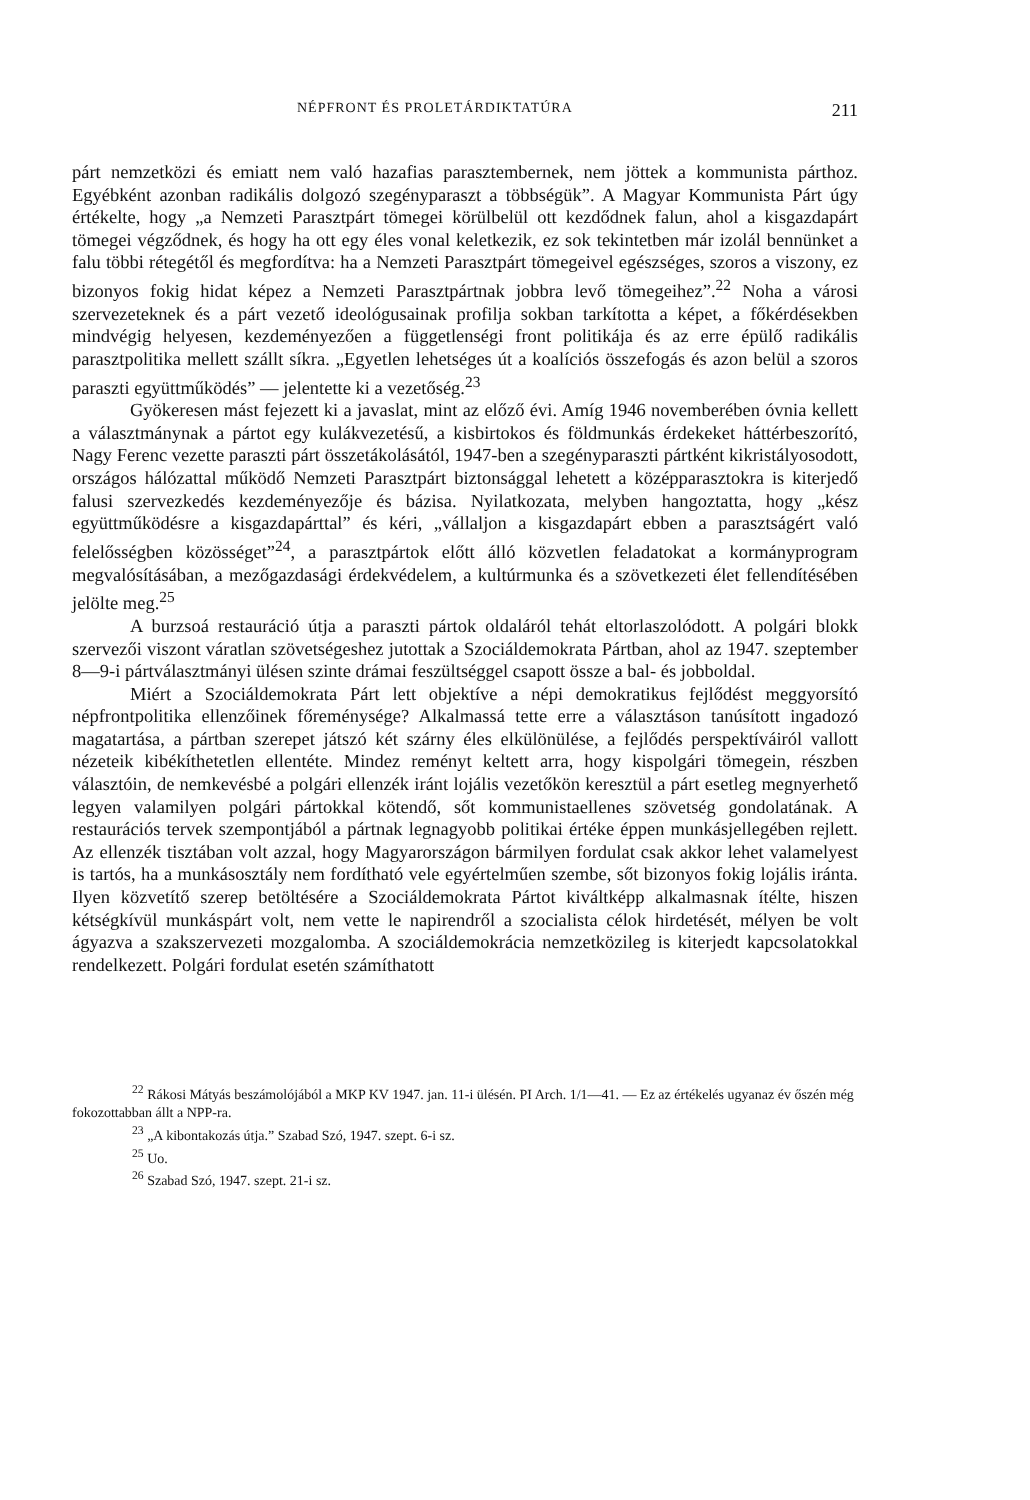NÉPFRONT ÉS PROLETÁRDIKTATÚRA 211
párt nemzetközi és emiatt nem való hazafias parasztembernek, nem jöttek a kommunista párthoz. Egyébként azonban radikális dolgozó szegényparaszt a többségük”. A Magyar Kommunista Párt úgy értékelte, hogy „a Nemzeti Parasztpárt tömegei körülbelül ott kezdődnek falun, ahol a kisgazdapárt tömegei végződnek, és hogy ha ott egy éles vonal keletkezik, ez sok tekintetben már izolál bennünket a falu többi rétegétől és megfordítva: ha a Nemzeti Parasztpárt tömegeivel egészséges, szoros a viszony, ez bizonyos fokig hidat képez a Nemzeti Parasztpártnak jobbra levő tömegeihez”.<sup>22</sup> Noha a városi szervezeteknek és a párt vezető ideológusainak profilja sokban tarkította a képet, a főkérdésekben mindvégig helyesen, kezdeményezően a függetlenségi front politikája és az erre épülő radikális parasztpolitika mellett szállt síkra. „Egyetlen lehetséges út a koalíciós összefogás és azon belül a szoros paraszti együttműködés” — jelentette ki a vezetőség.<sup>23</sup>
Gyökeresen mást fejezett ki a javaslat, mint az előző évi. Amíg 1946 novemberében óvnia kellett a választmánynak a pártot egy kulákvezetésű, a kisbirtokos és földmunkás érdekeket háttérbeszorító, Nagy Ferenc vezette paraszti párt összetákolásától, 1947-ben a szegényparaszti pártként kikristályosodott, országos hálózattal működő Nemzeti Parasztpárt biztonsággal lehetett a középparasztokra is kiterjedő falusi szervezkedés kezdeményezője és bázisa. Nyilatkozata, melyben hangoztatta, hogy „kész együttműködésre a kisgazdapárttal” és kéri, „vállaljon a kisgazdapárt ebben a parasztságért való felelősségben közösséget”<sup>24</sup>, a parasztpártok előtt álló közvetlen feladatokat a kormányprogram megvalósításában, a mezőgazdasági érdekvédelem, a kultúrmunka és a szövetkezeti élet fellendítésében jelölte meg.<sup>25</sup>
A burzsoá restauráció útja a paraszti pártok oldaláról tehát eltorlaszolódott. A polgári blokk szervezői viszont váratlan szövetségeshez jutottak a Szociáldemokrata Pártban, ahol az 1947. szeptember 8—9-i pártválasztmányi ülésen szinte drámai feszültséggel csapott össze a bal- és jobboldal.
Miért a Szociáldemokrata Párt lett objektíve a népi demokratikus fejlődést meggyorsító népfrontpolitika ellenzőinek főreménysége? Alkalmassá tette erre a választáson tanúsított ingadozó magatartása, a pártban szerepet játszó két szárny éles elkülönülése, a fejlődés perspektíváiról vallott nézeteik kibékíthetetlen ellentéte. Mindez reményt keltett arra, hogy kispolgári tömegein, részben választóin, de nemkevésbé a polgári ellenzék iránt lojális vezetőkön keresztül a párt esetleg megnyerhető legyen valamilyen polgári pártokkal kötendő, sőt kommunistaellenes szövetség gondolatának. A restaurációs tervek szempontjából a pártnak legnagyobb politikai értéke éppen munkásjellegében rejlett. Az ellenzék tisztában volt azzal, hogy Magyarországon bármilyen fordulat csak akkor lehet valamelyest is tartós, ha a munkásosztály nem fordítható vele egyértelműen szembe, sőt bizonyos fokig lojális iránta. Ilyen közvetítő szerep betöltésére a Szociáldemokrata Pártot kiváltképp alkalmasnak ítélte, hiszen kétségkívül munkáspárt volt, nem vette le napirendről a szocialista célok hirdetését, mélyen be volt ágyazva a szakszervezeti mozgalomba. A szociáldemokrácia nemzetközileg is kiterjedt kapcsolatokkal rendelkezett. Polgári fordulat esetén számíthatott
<sup>22</sup> Rákosi Mátyás beszámolójából a MKP KV 1947. jan. 11-i ülésén. PI Arch. 1/1—41. — Ez az értékelés ugyanaz év őszén még fokozottabban állt a NPP-ra.
<sup>23</sup> „A kibontakozás útja.” Szabad Szó, 1947. szept. 6-i sz.
<sup>25</sup> Uo.
<sup>26</sup> Szabad Szó, 1947. szept. 21-i sz.